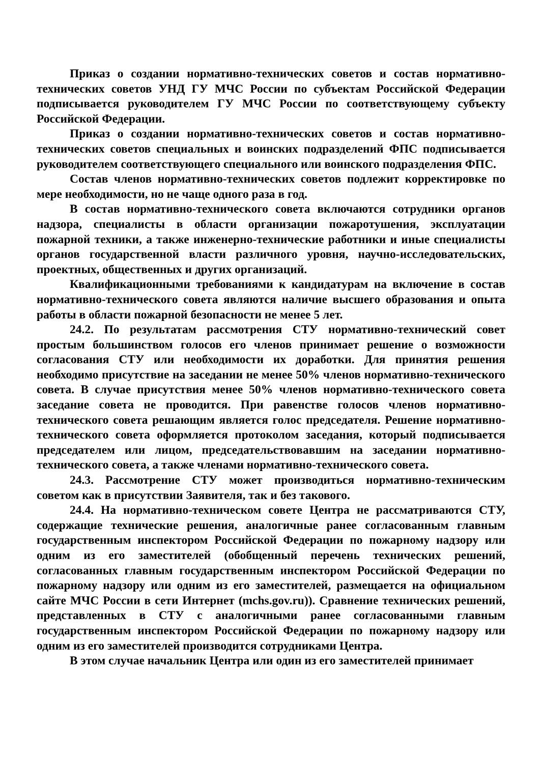Приказ о создании нормативно-технических советов и состав нормативно-технических советов УНД ГУ МЧС России по субъектам Российской Федерации подписывается руководителем ГУ МЧС России по соответствующему субъекту Российской Федерации.
Приказ о создании нормативно-технических советов и состав нормативно-технических советов специальных и воинских подразделений ФПС подписывается руководителем соответствующего специального или воинского подразделения ФПС.
Состав членов нормативно-технических советов подлежит корректировке по мере необходимости, но не чаще одного раза в год.
В состав нормативно-технического совета включаются сотрудники органов надзора, специалисты в области организации пожаротушения, эксплуатации пожарной техники, а также инженерно-технические работники и иные специалисты органов государственной власти различного уровня, научно-исследовательских, проектных, общественных и других организаций.
Квалификационными требованиями к кандидатурам на включение в состав нормативно-технического совета являются наличие высшего образования и опыта работы в области пожарной безопасности не менее 5 лет.
24.2. По результатам рассмотрения СТУ нормативно-технический совет простым большинством голосов его членов принимает решение о возможности согласования СТУ или необходимости их доработки. Для принятия решения необходимо присутствие на заседании не менее 50% членов нормативно-технического совета. В случае присутствия менее 50% членов нормативно-технического совета заседание совета не проводится. При равенстве голосов членов нормативно-технического совета решающим является голос председателя. Решение нормативно-технического совета оформляется протоколом заседания, который подписывается председателем или лицом, председательствовавшим на заседании нормативно-технического совета, а также членами нормативно-технического совета.
24.3. Рассмотрение СТУ может производиться нормативно-техническим советом как в присутствии Заявителя, так и без такового.
24.4. На нормативно-техническом совете Центра не рассматриваются СТУ, содержащие технические решения, аналогичные ранее согласованным главным государственным инспектором Российской Федерации по пожарному надзору или одним из его заместителей (обобщенный перечень технических решений, согласованных главным государственным инспектором Российской Федерации по пожарному надзору или одним из его заместителей, размещается на официальном сайте МЧС России в сети Интернет (mchs.gov.ru)). Сравнение технических решений, представленных в СТУ с аналогичными ранее согласованными главным государственным инспектором Российской Федерации по пожарному надзору или одним из его заместителей производится сотрудниками Центра.
В этом случае начальник Центра или один из его заместителей принимает